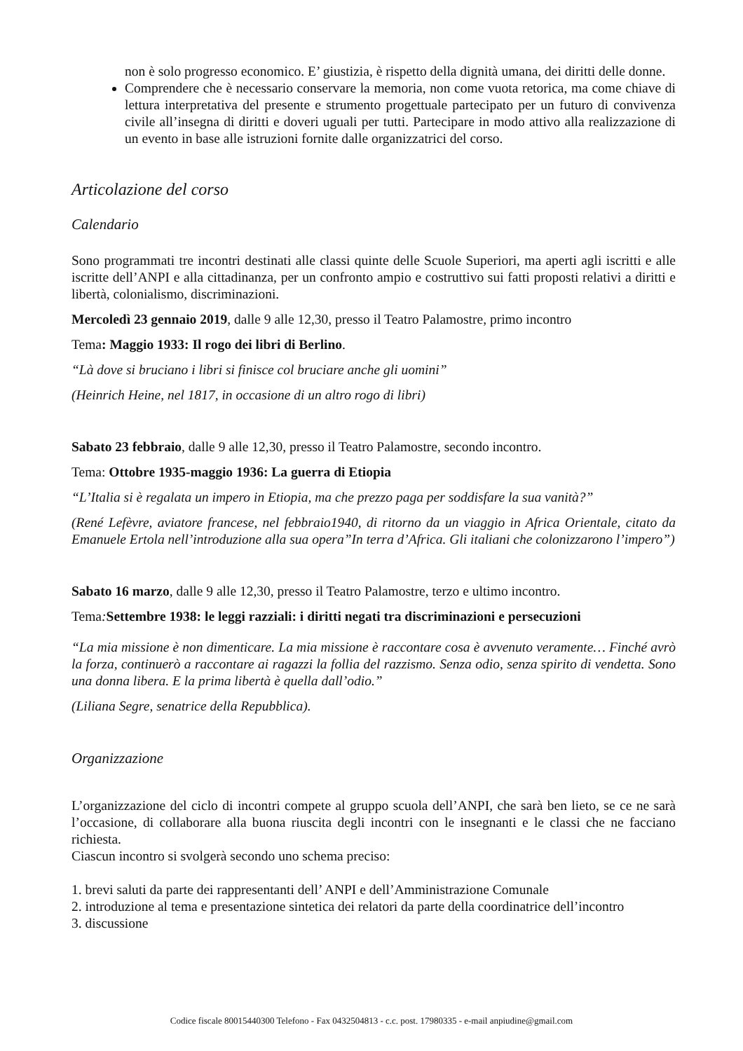non è solo progresso economico. E’ giustizia, è rispetto della dignità umana, dei diritti delle donne.
Comprendere che è necessario conservare la memoria, non come vuota retorica, ma come chiave di lettura interpretativa del presente e strumento progettuale partecipato per un futuro di convivenza civile all’insegna di diritti e doveri uguali per tutti. Partecipare in modo attivo alla realizzazione di un evento in base alle istruzioni fornite dalle organizzatrici del corso.
Articolazione del corso
Calendario
Sono programmati tre incontri destinati alle classi quinte delle Scuole Superiori, ma aperti agli iscritti e alle iscritte dell’ANPI e alla cittadinanza, per un confronto ampio e costruttivo sui fatti proposti relativi a diritti e libertà, colonialismo, discriminazioni.
Mercoledì 23 gennaio 2019, dalle 9 alle 12,30, presso il Teatro Palamostre, primo incontro
Tema: Maggio 1933: Il rogo dei libri di Berlino.
“Là dove si bruciano i libri si finisce col bruciare anche gli uomini”
(Heinrich Heine, nel 1817, in occasione di un altro rogo di libri)
Sabato 23 febbraio, dalle 9 alle 12,30, presso il Teatro Palamostre, secondo incontro.
Tema: Ottobre 1935-maggio 1936: La guerra di Etiopia
“L’Italia si è regalata un impero in Etiopia, ma che prezzo paga per soddisfare la sua vanità?”
(René Lefèvre, aviatore francese, nel febbraio1940, di ritorno da un viaggio in Africa Orientale, citato da Emanuele Ertola nell’introduzione alla sua opera”In terra d’Africa. Gli italiani che colonizzarono l’impero”)
Sabato 16 marzo, dalle 9 alle 12,30, presso il Teatro Palamostre, terzo e ultimo incontro.
Tema: Settembre 1938: le leggi razziali: i diritti negati tra discriminazioni e persecuzioni
“La mia missione è non dimenticare. La mia missione è raccontare cosa è avvenuto veramente… Finché avrò la forza, continuerò a raccontare ai ragazzi la follia del razzismo. Senza odio, senza spirito di vendetta. Sono una donna libera. E la prima libertà è quella dall’odio.”
(Liliana Segre, senatrice della Repubblica).
Organizzazione
L’organizzazione del ciclo di incontri compete al gruppo scuola dell’ANPI, che sarà ben lieto, se ce ne sarà l’occasione, di collaborare alla buona riuscita degli incontri con le insegnanti e le classi che ne facciano richiesta.
Ciascun incontro si svolgerà secondo uno schema preciso:
1. brevi saluti da parte dei rappresentanti dell’ ANPI e dell’Amministrazione Comunale
2. introduzione al tema e presentazione sintetica dei relatori da parte della coordinatrice dell’incontro
3. discussione
Codice fiscale 80015440300 Telefono - Fax 0432504813 - c.c. post. 17980335 - e-mail anpiudine@gmail.com